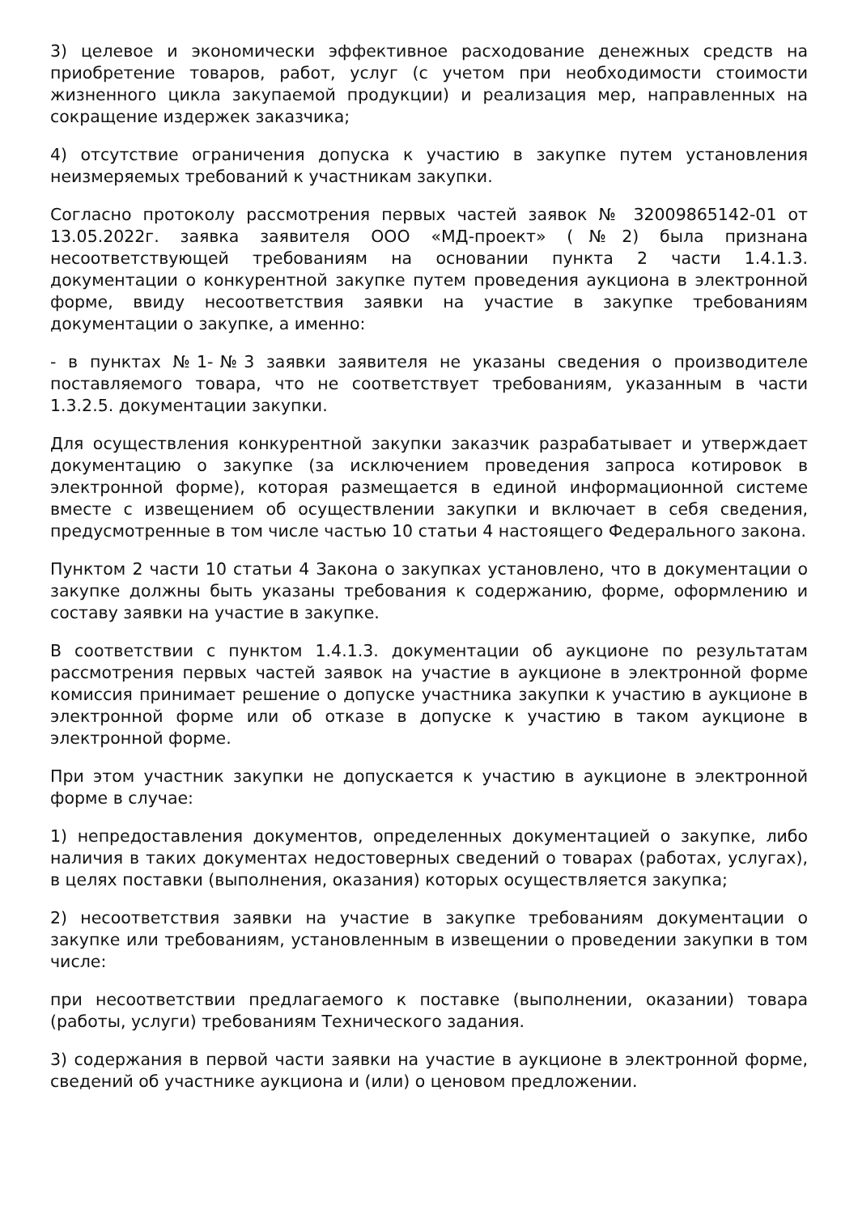3) целевое и экономически эффективное расходование денежных средств на приобретение товаров, работ, услуг (с учетом при необходимости стоимости жизненного цикла закупаемой продукции) и реализация мер, направленных на сокращение издержек заказчика;
4) отсутствие ограничения допуска к участию в закупке путем установления неизмеряемых требований к участникам закупки.
Согласно протоколу рассмотрения первых частей заявок № 32009865142-01 от 13.05.2022г. заявка заявителя ООО «МД-проект» (№2) была признана несоответствующей требованиям на основании пункта 2 части 1.4.1.3. документации о конкурентной закупке путем проведения аукциона в электронной форме, ввиду несоответствия заявки на участие в закупке требованиям документации о закупке, а именно:
- в пунктах №1-№3 заявки заявителя не указаны сведения о производителе поставляемого товара, что не соответствует требованиям, указанным в части 1.3.2.5. документации закупки.
Для осуществления конкурентной закупки заказчик разрабатывает и утверждает документацию о закупке (за исключением проведения запроса котировок в электронной форме), которая размещается в единой информационной системе вместе с извещением об осуществлении закупки и включает в себя сведения, предусмотренные в том числе частью 10 статьи 4 настоящего Федерального закона.
Пунктом 2 части 10 статьи 4 Закона о закупках установлено, что в документации о закупке должны быть указаны требования к содержанию, форме, оформлению и составу заявки на участие в закупке.
В соответствии с пунктом 1.4.1.3. документации об аукционе по результатам рассмотрения первых частей заявок на участие в аукционе в электронной форме комиссия принимает решение о допуске участника закупки к участию в аукционе в электронной форме или об отказе в допуске к участию в таком аукционе в электронной форме.
При этом участник закупки не допускается к участию в аукционе в электронной форме в случае:
1) непредоставления документов, определенных документацией о закупке, либо наличия в таких документах недостоверных сведений о товарах (работах, услугах), в целях поставки (выполнения, оказания) которых осуществляется закупка;
2) несоответствия заявки на участие в закупке требованиям документации о закупке или требованиям, установленным в извещении о проведении закупки в том числе:
при несоответствии предлагаемого к поставке (выполнении, оказании) товара (работы, услуги) требованиям Технического задания.
3) содержания в первой части заявки на участие в аукционе в электронной форме, сведений об участнике аукциона и (или) о ценовом предложении.